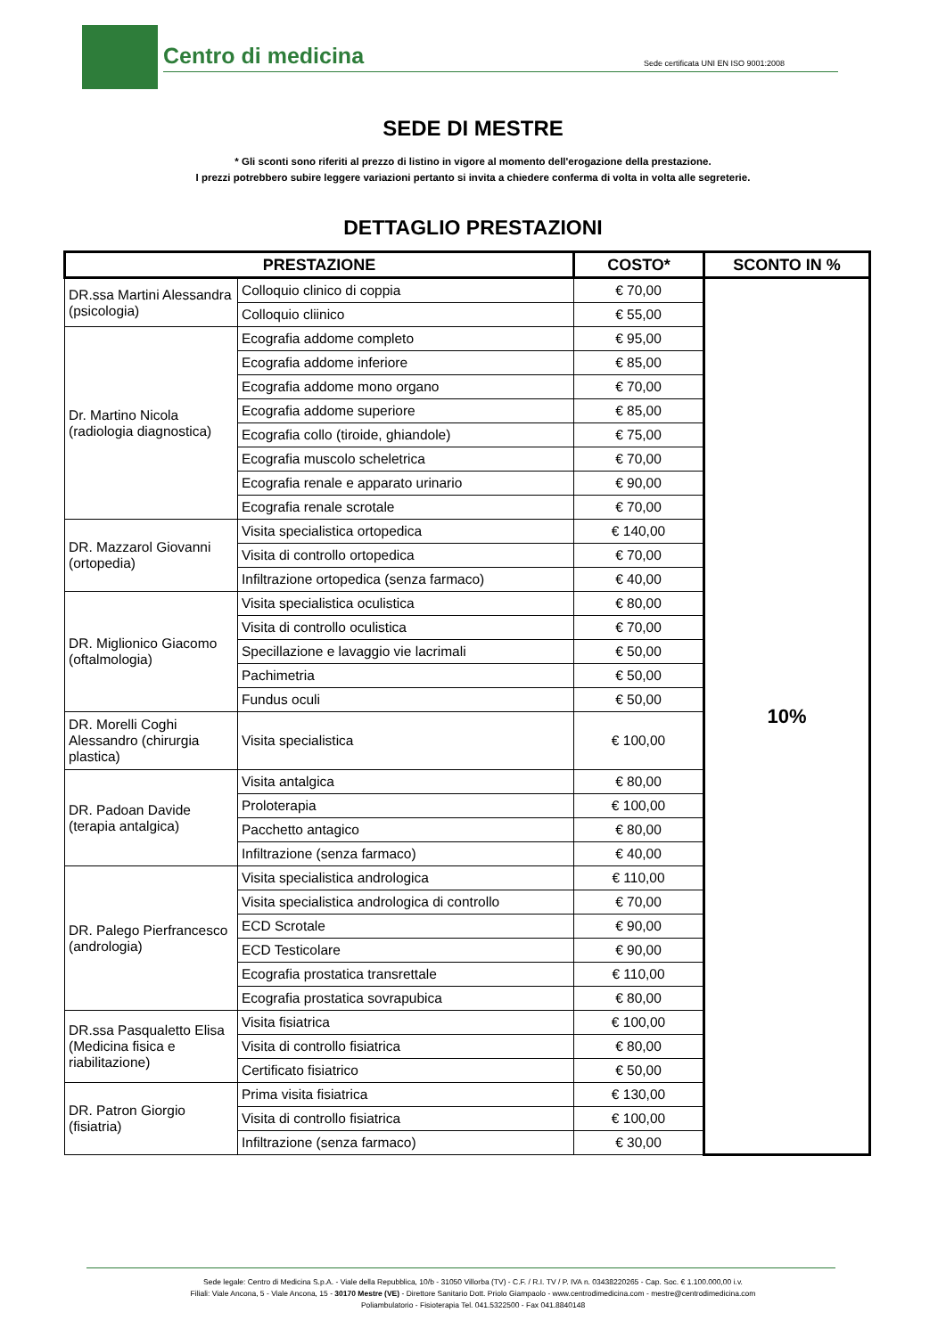Centro di medicina
Sede certificata UNI EN ISO 9001:2008
SEDE DI MESTRE
* Gli sconti sono riferiti al prezzo di listino in vigore al momento dell'erogazione della prestazione.
I prezzi potrebbero subire leggere variazioni pertanto si invita a chiedere conferma di volta in volta alle segreterie.
DETTAGLIO PRESTAZIONI
| PRESTAZIONE | | COSTO* | SCONTO IN % |
| --- | --- | --- | --- |
| DR.ssa Martini Alessandra (psicologia) | Colloquio clinico di coppia | € 70,00 | 10% |
| | Colloquio cliinico | € 55,00 | |
| Dr. Martino Nicola (radiologia diagnostica) | Ecografia addome completo | € 95,00 | |
| | Ecografia addome inferiore | € 85,00 | |
| | Ecografia addome mono organo | € 70,00 | |
| | Ecografia addome superiore | € 85,00 | |
| | Ecografia collo (tiroide, ghiandole) | € 75,00 | |
| | Ecografia muscolo scheletrica | € 70,00 | |
| | Ecografia renale e apparato urinario | € 90,00 | |
| | Ecografia renale scrotale | € 70,00 | |
| DR. Mazzarol Giovanni (ortopedia) | Visita specialistica ortopedica | € 140,00 | |
| | Visita di controllo ortopedica | € 70,00 | |
| | Infiltrazione ortopedica (senza farmaco) | € 40,00 | |
| DR. Miglionico Giacomo (oftalmologia) | Visita specialistica oculistica | € 80,00 | |
| | Visita di controllo oculistica | € 70,00 | |
| | Specillazione e lavaggio vie lacrimali | € 50,00 | |
| | Pachimetria | € 50,00 | |
| | Fundus oculi | € 50,00 | |
| DR. Morelli Coghi Alessandro (chirurgia plastica) | Visita specialistica | € 100,00 | |
| DR. Padoan Davide (terapia antalgica) | Visita antalgica | € 80,00 | |
| | Proloterapia | € 100,00 | |
| | Pacchetto antagico | € 80,00 | |
| | Infiltrazione (senza farmaco) | € 40,00 | |
| DR. Palego Pierfrancesco (andrologia) | Visita specialistica andrologica | € 110,00 | |
| | Visita specialistica andrologica di controllo | € 70,00 | |
| | ECD Scrotale | € 90,00 | |
| | ECD Testicolare | € 90,00 | |
| | Ecografia prostatica transrettale | € 110,00 | |
| | Ecografia prostatica sovrapubica | € 80,00 | |
| DR.ssa Pasqualetto Elisa (Medicina fisica e riabilitazione) | Visita fisiatrica | € 100,00 | |
| | Visita di controllo fisiatrica | € 80,00 | |
| | Certificato fisiatrico | € 50,00 | |
| DR. Patron Giorgio (fisiatria) | Prima visita fisiatrica | € 130,00 | |
| | Visita di controllo fisiatrica | € 100,00 | |
| | Infiltrazione (senza farmaco) | € 30,00 | |
Sede legale: Centro di Medicina S.p.A. - Viale della Repubblica, 10/b - 31050 Villorba (TV) - C.F. / R.I. TV / P. IVA n. 03438220265 - Cap. Soc. € 1.100.000,00 i.v.
Filiali: Viale Ancona, 5 - Viale Ancona, 15 - 30170 Mestre (VE) - Direttore Sanitario Dott. Priolo Giampaolo - www.centrodimedicina.com - mestre@centrodimedicina.com
Poliambulatorio - Fisioterapia Tel. 041.5322500 - Fax 041.8840148